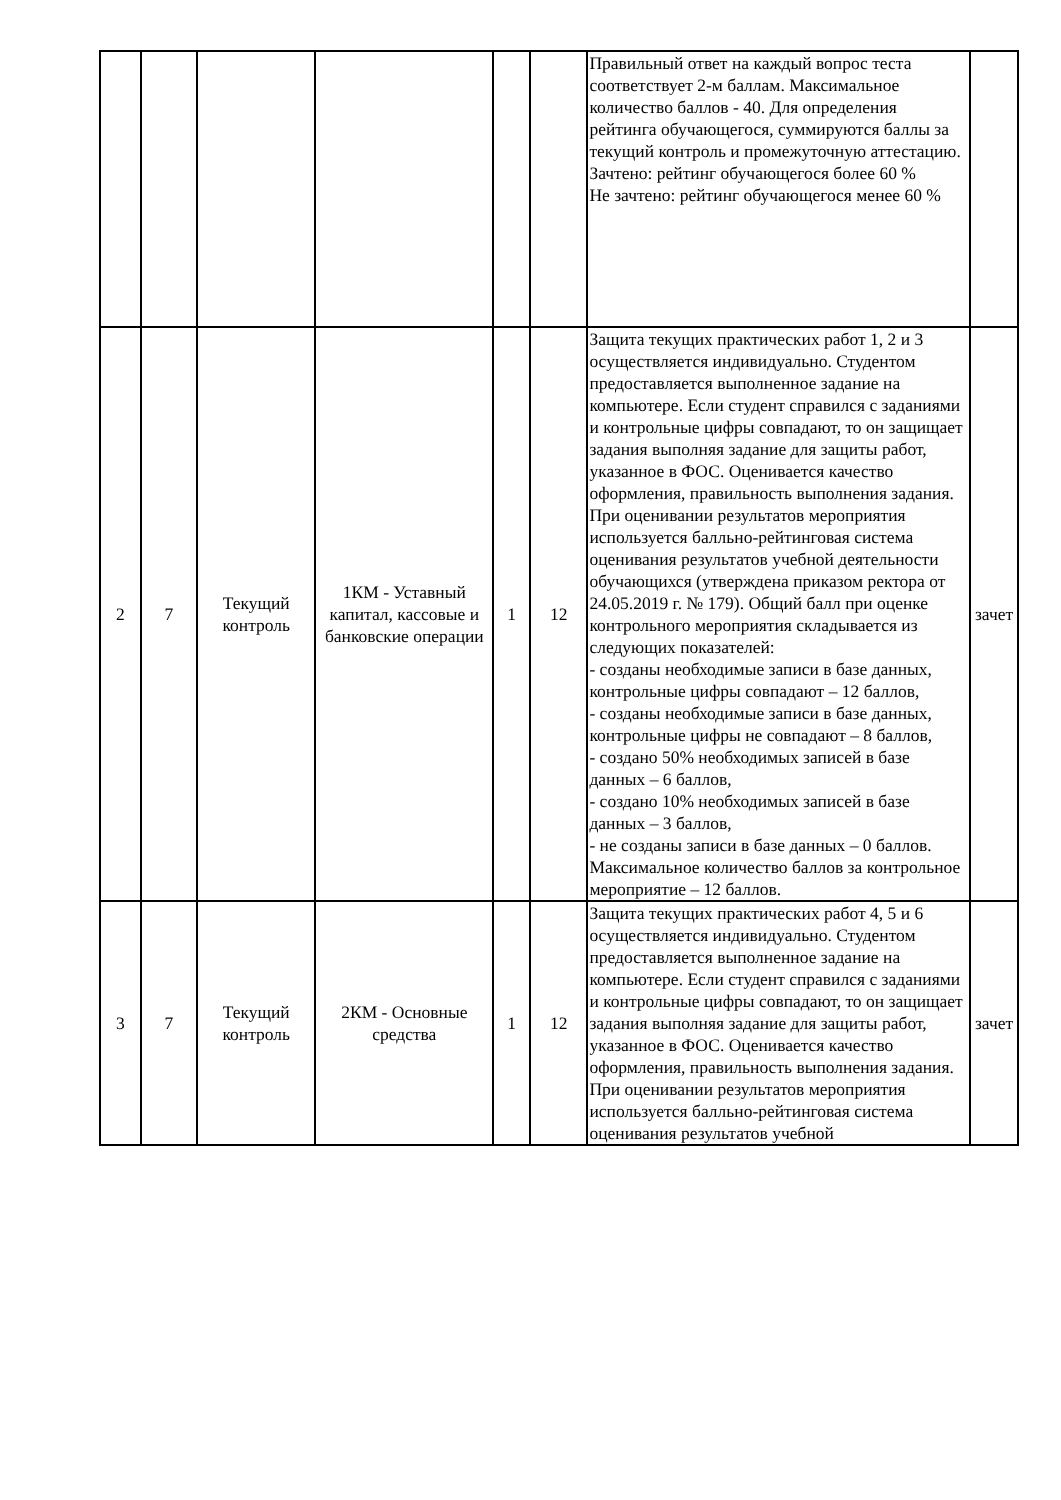| | | | | | | Правильный ответ на каждый вопрос теста соответствует 2-м баллам. Максимальное количество баллов - 40. Для определения рейтинга обучающегося, суммируются баллы за текущий контроль и промежуточную аттестацию. Зачтено: рейтинг обучающегося более 60 % Не зачтено: рейтинг обучающегося менее 60 % | |
| 2 | 7 | Текущий контроль | 1КМ - Уставный капитал, кассовые и банковские операции | 1 | 12 | Защита текущих практических работ 1, 2 и 3 осуществляется индивидуально. Студентом предоставляется выполненное задание на компьютере. Если студент справился с заданиями и контрольные цифры совпадают, то он защищает задания выполняя задание для защиты работ, указанное в ФОС. Оценивается качество оформления, правильность выполнения задания. При оценивании результатов мероприятия используется балльно-рейтинговая система оценивания результатов учебной деятельности обучающихся (утверждена приказом ректора от 24.05.2019 г. № 179). Общий балл при оценке контрольного мероприятия складывается из следующих показателей: - созданы необходимые записи в базе данных, контрольные цифры совпадают – 12 баллов, - созданы необходимые записи в базе данных, контрольные цифры не совпадают – 8 баллов, - создано 50% необходимых записей в базе данных – 6 баллов, - создано 10% необходимых записей в базе данных – 3 баллов, - не созданы записи в базе данных – 0 баллов. Максимальное количество баллов за контрольное мероприятие – 12 баллов. | зачет |
| 3 | 7 | Текущий контроль | 2КМ - Основные средства | 1 | 12 | Защита текущих практических работ 4, 5 и 6 осуществляется индивидуально. Студентом предоставляется выполненное задание на компьютере. Если студент справился с заданиями и контрольные цифры совпадают, то он защищает задания выполняя задание для защиты работ, указанное в ФОС. Оценивается качество оформления, правильность выполнения задания. При оценивании результатов мероприятия используется балльно-рейтинговая система оценивания результатов учебной | зачет |